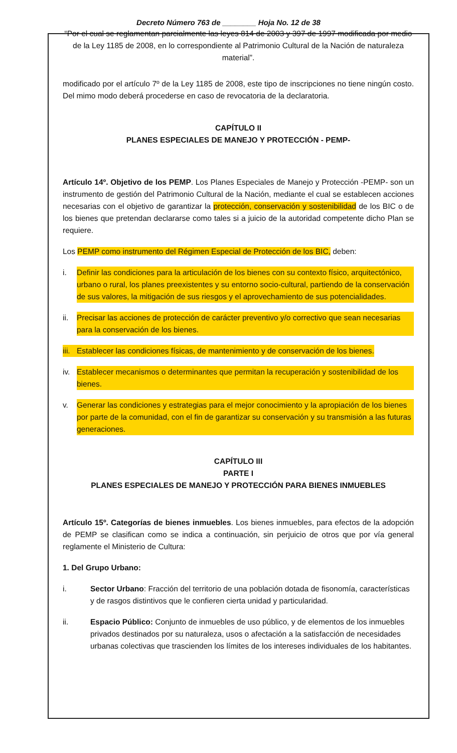Decreto Número 763 de ________ Hoja No. 12 de 38
“Por el cual se reglamentan parcialmente las leyes 814 de 2003 y 397 de 1997 modificada por medio de la Ley 1185 de 2008, en lo correspondiente al Patrimonio Cultural de la Nación de naturaleza material”.
modificado por el artículo 7º de la Ley 1185 de 2008, este tipo de inscripciones no tiene ningún costo. Del mimo modo deberá procederse en caso de revocatoria de la declaratoria.
CAPÍTULO II
PLANES ESPECIALES DE MANEJO Y PROTECCIÓN - PEMP-
Artículo 14º. Objetivo de los PEMP. Los Planes Especiales de Manejo y Protección -PEMP- son un instrumento de gestión del Patrimonio Cultural de la Nación, mediante el cual se establecen acciones necesarias con el objetivo de garantizar la protección, conservación y sostenibilidad de los BIC o de los bienes que pretendan declararse como tales si a juicio de la autoridad competente dicho Plan se requiere.
Los PEMP como instrumento del Régimen Especial de Protección de los BIC, deben:
i. Definir las condiciones para la articulación de los bienes con su contexto físico, arquitectónico, urbano o rural, los planes preexistentes y su entorno socio-cultural, partiendo de la conservación de sus valores, la mitigación de sus riesgos y el aprovechamiento de sus potencialidades.
ii. Precisar las acciones de protección de carácter preventivo y/o correctivo que sean necesarias para la conservación de los bienes.
iii. Establecer las condiciones físicas, de mantenimiento y de conservación de los bienes.
iv. Establecer mecanismos o determinantes que permitan la recuperación y sostenibilidad de los bienes.
v. Generar las condiciones y estrategias para el mejor conocimiento y la apropiación de los bienes por parte de la comunidad, con el fin de garantizar su conservación y su transmisión a las futuras generaciones.
CAPÍTULO III
PARTE I
PLANES ESPECIALES DE MANEJO Y PROTECCIÓN PARA BIENES INMUEBLES
Artículo 15º. Categorías de bienes inmuebles. Los bienes inmuebles, para efectos de la adopción de PEMP se clasifican como se indica a continuación, sin perjuicio de otros que por vía general reglamente el Ministerio de Cultura:
1. Del Grupo Urbano:
i. Sector Urbano: Fracción del territorio de una población dotada de fisonomía, características y de rasgos distintivos que le confieren cierta unidad y particularidad.
ii. Espacio Público: Conjunto de inmuebles de uso público, y de elementos de los inmuebles privados destinados por su naturaleza, usos o afectación a la satisfacción de necesidades urbanas colectivas que trascienden los límites de los intereses individuales de los habitantes.